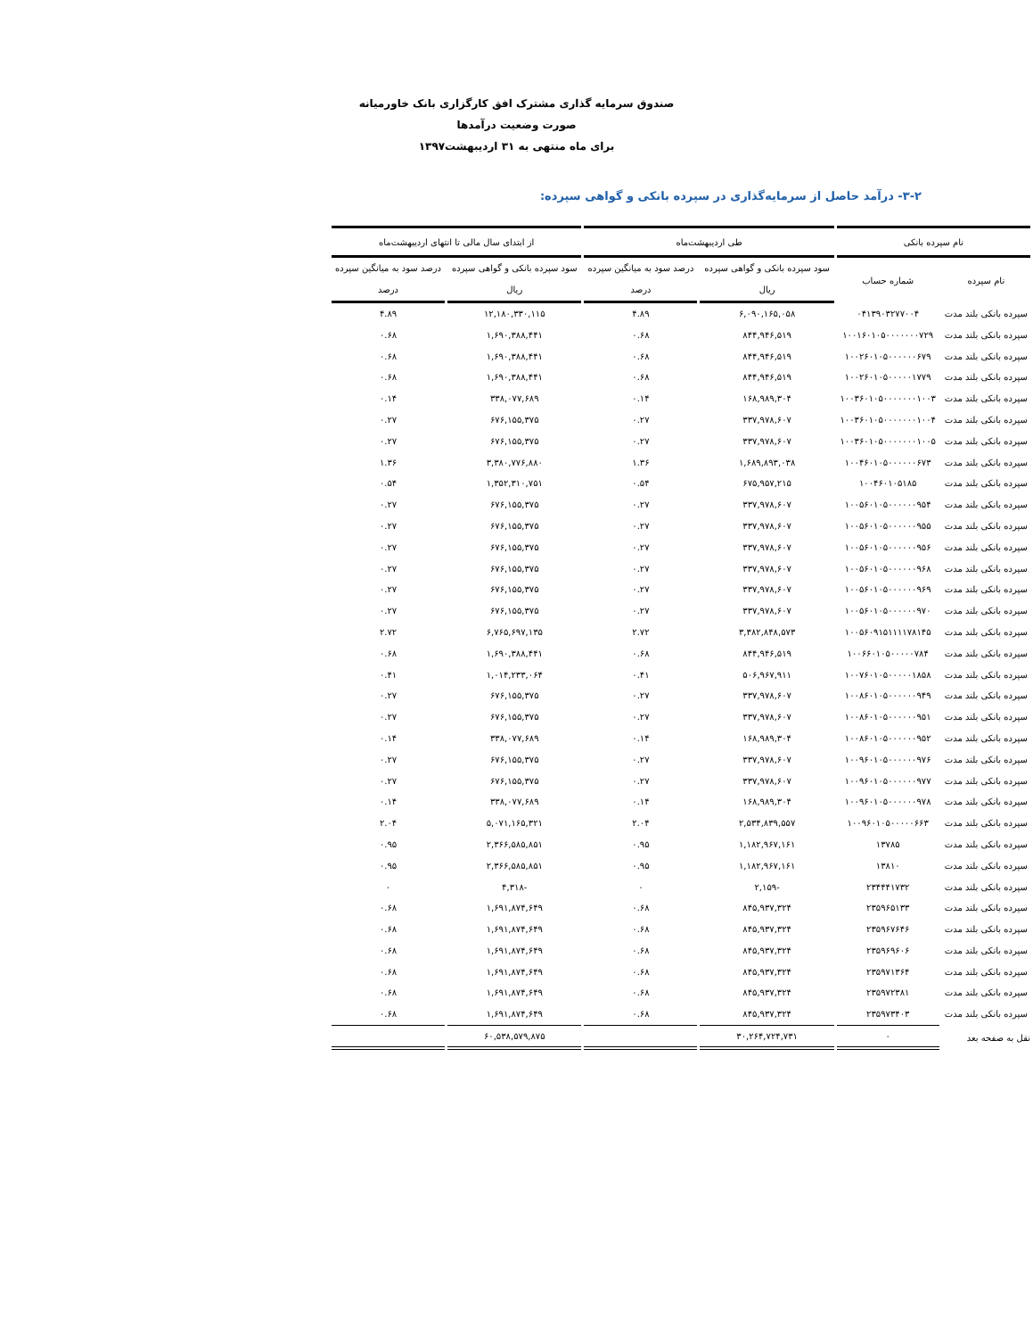صندوق سرمایه گذاری مشترک افق کارگزاری بانک خاورمیانه
صورت وضعیت درآمدها
برای ماه منتهی به ۳۱ اردیبهشت۱۳۹۷
۳-۲- درآمد حاصل از سرمایه‌گذاری در سپرده بانکی و گواهی سپرده:
| نام سپرده بانکی | | طی اردیبهشت‌ماه | | از ابتدای سال مالی تا انتهای اردیبهشت‌ماه | |
| --- | --- | --- | --- | --- | --- |
| نام سپرده | شماره حساب | سود سپرده بانکی و گواهی سپرده | درصد سود به میانگین سپرده | سود سپرده بانکی و گواهی سپرده | درصد سود به میانگین سپرده |
| | | ریال | درصد | ریال | درصد |
| سپرده بانکی بلند مدت | ۰۴۱۳۹۰۳۲۷۷۰۰۴ | ۶,۰۹۰,۱۶۵,۰۵۸ | ۴.۸۹ | ۱۲,۱۸۰,۳۳۰,۱۱۵ | ۴.۸۹ |
| سپرده بانکی بلند مدت | ۱۰۰۱۶۰۱۰۵۰۰۰۰۰۰۰۷۲۹ | ۸۴۴,۹۴۶,۵۱۹ | ۰.۶۸ | ۱,۶۹۰,۳۸۸,۴۴۱ | ۰.۶۸ |
| سپرده بانکی بلند مدت | ۱۰۰۲۶۰۱۰۵۰۰۰۰۰۰۶۷۹ | ۸۴۴,۹۴۶,۵۱۹ | ۰.۶۸ | ۱,۶۹۰,۳۸۸,۴۴۱ | ۰.۶۸ |
| سپرده بانکی بلند مدت | ۱۰۰۲۶۰۱۰۵۰۰۰۰۰۱۷۷۹ | ۸۴۴,۹۴۶,۵۱۹ | ۰.۶۸ | ۱,۶۹۰,۳۸۸,۴۴۱ | ۰.۶۸ |
| سپرده بانکی بلند مدت | ۱۰۰۳۶۰۱۰۵۰۰۰۰۰۰۰۱۰۰۳ | ۱۶۸,۹۸۹,۳۰۴ | ۰.۱۴ | ۳۳۸,۰۷۷,۶۸۹ | ۰.۱۴ |
| سپرده بانکی بلند مدت | ۱۰۰۳۶۰۱۰۵۰۰۰۰۰۰۰۱۰۰۴ | ۳۳۷,۹۷۸,۶۰۷ | ۰.۲۷ | ۶۷۶,۱۵۵,۳۷۵ | ۰.۲۷ |
| سپرده بانکی بلند مدت | ۱۰۰۳۶۰۱۰۵۰۰۰۰۰۰۰۱۰۰۵ | ۳۳۷,۹۷۸,۶۰۷ | ۰.۲۷ | ۶۷۶,۱۵۵,۳۷۵ | ۰.۲۷ |
| سپرده بانکی بلند مدت | ۱۰۰۴۶۰۱۰۵۰۰۰۰۰۰۶۷۳ | ۱,۶۸۹,۸۹۳,۰۳۸ | ۱.۳۶ | ۳,۳۸۰,۷۷۶,۸۸۰ | ۱.۳۶ |
| سپرده بانکی بلند مدت | ۱۰۰۴۶۰۱۰۵۱۸۵ | ۶۷۵,۹۵۷,۲۱۵ | ۰.۵۴ | ۱,۳۵۲,۳۱۰,۷۵۱ | ۰.۵۴ |
| سپرده بانکی بلند مدت | ۱۰۰۵۶۰۱۰۵۰۰۰۰۰۰۹۵۴ | ۳۳۷,۹۷۸,۶۰۷ | ۰.۲۷ | ۶۷۶,۱۵۵,۳۷۵ | ۰.۲۷ |
| سپرده بانکی بلند مدت | ۱۰۰۵۶۰۱۰۵۰۰۰۰۰۰۹۵۵ | ۳۳۷,۹۷۸,۶۰۷ | ۰.۲۷ | ۶۷۶,۱۵۵,۳۷۵ | ۰.۲۷ |
| سپرده بانکی بلند مدت | ۱۰۰۵۶۰۱۰۵۰۰۰۰۰۰۹۵۶ | ۳۳۷,۹۷۸,۶۰۷ | ۰.۲۷ | ۶۷۶,۱۵۵,۳۷۵ | ۰.۲۷ |
| سپرده بانکی بلند مدت | ۱۰۰۵۶۰۱۰۵۰۰۰۰۰۰۹۶۸ | ۳۳۷,۹۷۸,۶۰۷ | ۰.۲۷ | ۶۷۶,۱۵۵,۳۷۵ | ۰.۲۷ |
| سپرده بانکی بلند مدت | ۱۰۰۵۶۰۱۰۵۰۰۰۰۰۰۹۶۹ | ۳۳۷,۹۷۸,۶۰۷ | ۰.۲۷ | ۶۷۶,۱۵۵,۳۷۵ | ۰.۲۷ |
| سپرده بانکی بلند مدت | ۱۰۰۵۶۰۱۰۵۰۰۰۰۰۰۹۷۰ | ۳۳۷,۹۷۸,۶۰۷ | ۰.۲۷ | ۶۷۶,۱۵۵,۳۷۵ | ۰.۲۷ |
| سپرده بانکی بلند مدت | ۱۰۰۵۶۰۹۱۵۱۱۱۱۷۸۱۴۵ | ۳,۳۸۲,۸۴۸,۵۷۳ | ۲.۷۲ | ۶,۷۶۵,۶۹۷,۱۳۵ | ۲.۷۲ |
| سپرده بانکی بلند مدت | ۱۰۰۶۶۰۱۰۵۰۰۰۰۰۷۸۴ | ۸۴۴,۹۴۶,۵۱۹ | ۰.۶۸ | ۱,۶۹۰,۳۸۸,۴۴۱ | ۰.۶۸ |
| سپرده بانکی بلند مدت | ۱۰۰۷۶۰۱۰۵۰۰۰۰۰۱۸۵۸ | ۵۰۶,۹۶۷,۹۱۱ | ۰.۴۱ | ۱,۰۱۴,۲۳۳,۰۶۴ | ۰.۴۱ |
| سپرده بانکی بلند مدت | ۱۰۰۸۶۰۱۰۵۰۰۰۰۰۰۹۴۹ | ۳۳۷,۹۷۸,۶۰۷ | ۰.۲۷ | ۶۷۶,۱۵۵,۳۷۵ | ۰.۲۷ |
| سپرده بانکی بلند مدت | ۱۰۰۸۶۰۱۰۵۰۰۰۰۰۰۹۵۱ | ۳۳۷,۹۷۸,۶۰۷ | ۰.۲۷ | ۶۷۶,۱۵۵,۳۷۵ | ۰.۲۷ |
| سپرده بانکی بلند مدت | ۱۰۰۸۶۰۱۰۵۰۰۰۰۰۰۹۵۲ | ۱۶۸,۹۸۹,۳۰۴ | ۰.۱۴ | ۳۳۸,۰۷۷,۶۸۹ | ۰.۱۴ |
| سپرده بانکی بلند مدت | ۱۰۰۹۶۰۱۰۵۰۰۰۰۰۰۹۷۶ | ۳۳۷,۹۷۸,۶۰۷ | ۰.۲۷ | ۶۷۶,۱۵۵,۳۷۵ | ۰.۲۷ |
| سپرده بانکی بلند مدت | ۱۰۰۹۶۰۱۰۵۰۰۰۰۰۰۹۷۷ | ۳۳۷,۹۷۸,۶۰۷ | ۰.۲۷ | ۶۷۶,۱۵۵,۳۷۵ | ۰.۲۷ |
| سپرده بانکی بلند مدت | ۱۰۰۹۶۰۱۰۵۰۰۰۰۰۰۹۷۸ | ۱۶۸,۹۸۹,۳۰۴ | ۰.۱۴ | ۳۳۸,۰۷۷,۶۸۹ | ۰.۱۴ |
| سپرده بانکی بلند مدت | ۱۰۰۹۶۰۱۰۵۰۰۰۰۰۶۶۳ | ۲,۵۳۴,۸۳۹,۵۵۷ | ۲.۰۴ | ۵,۰۷۱,۱۶۵,۳۲۱ | ۲.۰۴ |
| سپرده بانکی بلند مدت | ۱۳۷۸۵ | ۱,۱۸۲,۹۶۷,۱۶۱ | ۰.۹۵ | ۲,۳۶۶,۵۸۵,۸۵۱ | ۰.۹۵ |
| سپرده بانکی بلند مدت | ۱۳۸۱۰ | ۱,۱۸۲,۹۶۷,۱۶۱ | ۰.۹۵ | ۲,۳۶۶,۵۸۵,۸۵۱ | ۰.۹۵ |
| سپرده بانکی بلند مدت | ۲۳۴۴۴۱۷۳۲ | -۲,۱۵۹ | ۰ | -۴,۳۱۸ | ۰ |
| سپرده بانکی بلند مدت | ۲۳۵۹۶۵۱۳۳ | ۸۴۵,۹۳۷,۳۲۴ | ۰.۶۸ | ۱,۶۹۱,۸۷۴,۶۴۹ | ۰.۶۸ |
| سپرده بانکی بلند مدت | ۲۳۵۹۶۷۶۴۶ | ۸۴۵,۹۳۷,۳۲۴ | ۰.۶۸ | ۱,۶۹۱,۸۷۴,۶۴۹ | ۰.۶۸ |
| سپرده بانکی بلند مدت | ۲۳۵۹۶۹۶۰۶ | ۸۴۵,۹۳۷,۳۲۴ | ۰.۶۸ | ۱,۶۹۱,۸۷۴,۶۴۹ | ۰.۶۸ |
| سپرده بانکی بلند مدت | ۲۳۵۹۷۱۳۶۴ | ۸۴۵,۹۳۷,۳۲۴ | ۰.۶۸ | ۱,۶۹۱,۸۷۴,۶۴۹ | ۰.۶۸ |
| سپرده بانکی بلند مدت | ۲۳۵۹۷۲۳۸۱ | ۸۴۵,۹۳۷,۳۲۴ | ۰.۶۸ | ۱,۶۹۱,۸۷۴,۶۴۹ | ۰.۶۸ |
| سپرده بانکی بلند مدت | ۲۳۵۹۷۳۴۰۳ | ۸۴۵,۹۳۷,۳۲۴ | ۰.۶۸ | ۱,۶۹۱,۸۷۴,۶۴۹ | ۰.۶۸ |
| نقل به صفحه بعد | ۰ | ۳۰,۲۶۴,۷۲۴,۷۳۱ | | ۶۰,۵۳۸,۵۷۹,۸۷۵ | |